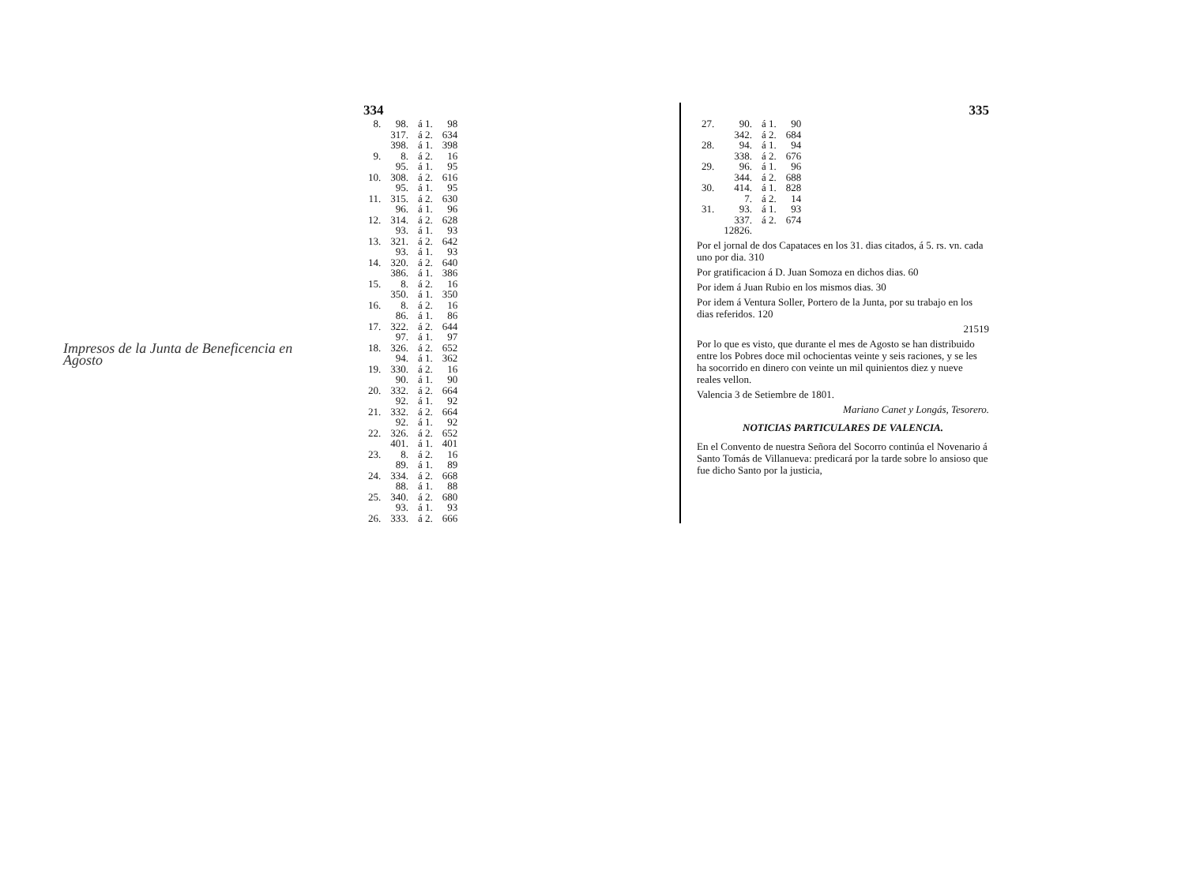Impresos de la Junta de Beneficencia en Agosto
334
| 8. | 98. | á 1. | 98 |
| | 317. | á 2. | 634 |
| | 398. | á 1. | 398 |
| 9. | 8. | á 2. | 16 |
| | 95. | á 1. | 95 |
| 10. | 308. | á 2. | 616 |
| | 95. | á 1. | 95 |
| 11. | 315. | á 2. | 630 |
| | 96. | á 1. | 96 |
| 12. | 314. | á 2. | 628 |
| | 93. | á 1. | 93 |
| 13. | 321. | á 2. | 642 |
| | 93. | á 1. | 93 |
| 14. | 320. | á 2. | 640 |
| | 386. | á 1. | 386 |
| 15. | 8. | á 2. | 16 |
| | 350. | á 1. | 350 |
| 16. | 8. | á 2. | 16 |
| | 86. | á 1. | 86 |
| 17. | 322. | á 2. | 644 |
| | 97. | á 1. | 97 |
| 18. | 326. | á 2. | 652 |
| | 94. | á 1. | 362 |
| 19. | 330. | á 2. | 16 |
| | 90. | á 1. | 90 |
| 20. | 332. | á 2. | 664 |
| | 92. | á 1. | 92 |
| 21. | 332. | á 2. | 664 |
| | 92. | á 1. | 92 |
| 22. | 326. | á 2. | 652 |
| | 401. | á 1. | 401 |
| 23. | 8. | á 2. | 16 |
| | 89. | á 1. | 89 |
| 24. | 334. | á 2. | 668 |
| | 88. | á 1. | 88 |
| 25. | 340. | á 2. | 680 |
| | 93. | á 1. | 93 |
| 26. | 333. | á 2. | 666 |
335
| 27. | 90. | á 1. | 90 |
| | 342. | á 2. | 684 |
| 28. | 94. | á 1. | 94 |
| | 338. | á 2. | 676 |
| 29. | 96. | á 1. | 96 |
| | 344. | á 2. | 688 |
| 30. | 414. | á 1. | 828 |
| | 7. | á 2. | 14 |
| 31. | 93. | á 1. | 93 |
| | 337. | á 2. | 674 |
| | 12826. | | |
Por el jornal de dos Capataces en los 31. dias citados, á 5. rs. vn. cada uno por dia. 310
Por gratificacion á D. Juan Somoza en dichos dias. 60
Por idem á Juan Rubio en los mismos dias. 30
Por idem á Ventura Soller, Portero de la Junta, por su trabajo en los dias referidos. 120
21519
Por lo que es visto, que durante el mes de Agosto se han distribuido entre los Pobres doce mil ochocientas veinte y seis raciones, y se les ha socorrido en dinero con veinte un mil quinientos diez y nueve reales vellon.
Valencia 3 de Setiembre de 1801.
Mariano Canet y Longás, Tesorero.
NOTICIAS PARTICULARES DE VALENCIA.
En el Convento de nuestra Señora del Socorro continúa el Novenario á Santo Tomás de Villanueva: predicará por la tarde sobre lo ansioso que fue dicho Santo por la justicia,